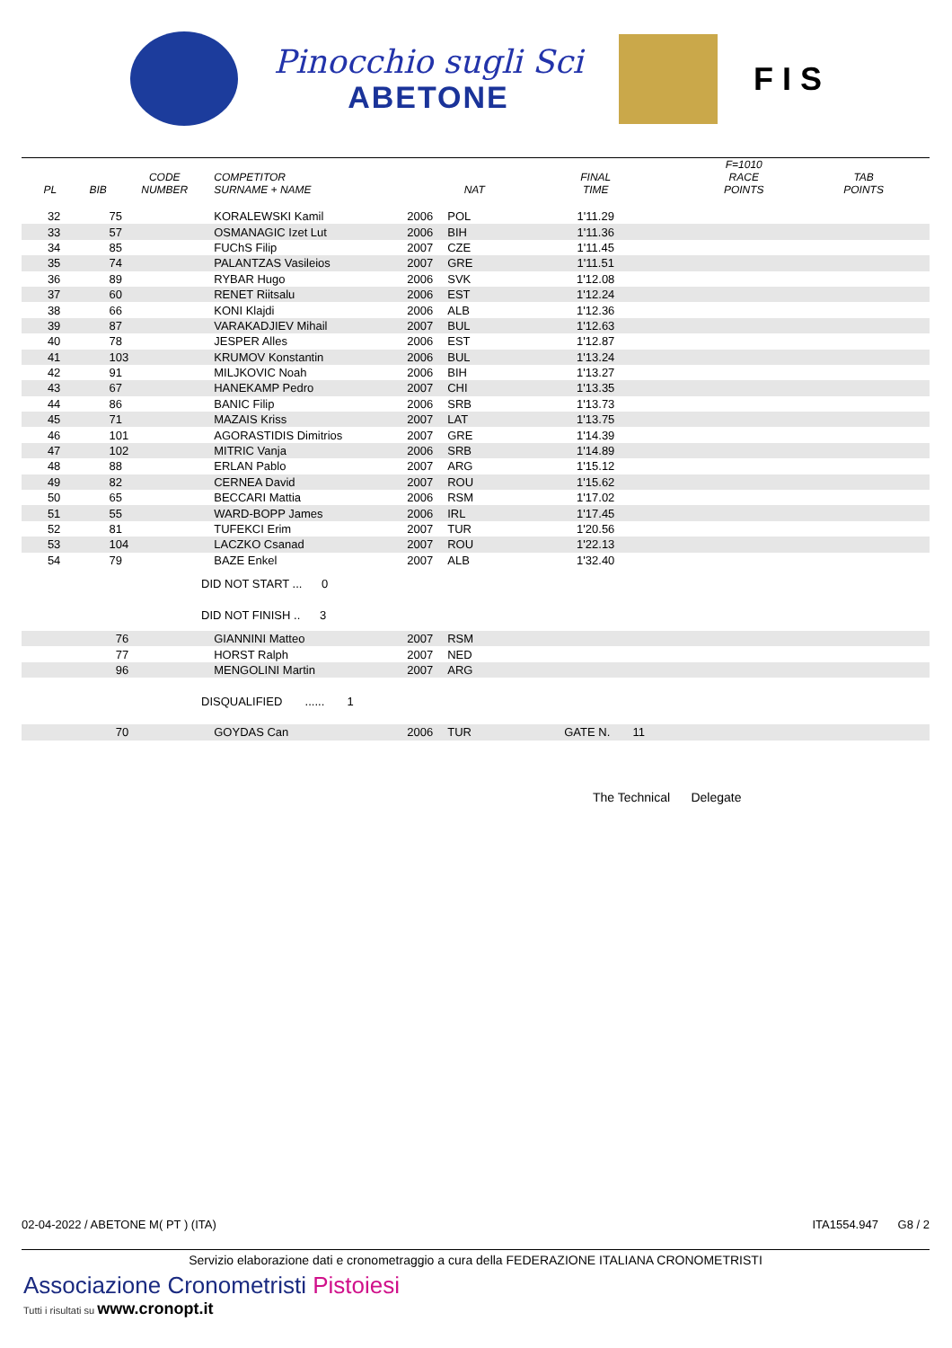Pinocchio sugli Sci
ABETONE
F I S
| PL BIB | CODE NUMBER | COMPETITOR SURNAME + NAME | | NAT | FINAL TIME | F=1010 RACE POINTS | TAB POINTS |
| --- | --- | --- | --- | --- | --- | --- | --- |
| 32 75 | | KORALEWSKI Kamil | 2006 | POL | 1'11.29 | | |
| 33 57 | | OSMANAGIC Izet Lut | 2006 | BIH | 1'11.36 | | |
| 34 85 | | FUChS Filip | 2007 | CZE | 1'11.45 | | |
| 35 74 | | PALANTZAS Vasileios | 2007 | GRE | 1'11.51 | | |
| 36 89 | | RYBAR Hugo | 2006 | SVK | 1'12.08 | | |
| 37 60 | | RENET Riitsalu | 2006 | EST | 1'12.24 | | |
| 38 66 | | KONI Klajdi | 2006 | ALB | 1'12.36 | | |
| 39 87 | | VARAKADJIEV Mihail | 2007 | BUL | 1'12.63 | | |
| 40 78 | | JESPER Alles | 2006 | EST | 1'12.87 | | |
| 41 103 | | KRUMOV Konstantin | 2006 | BUL | 1'13.24 | | |
| 42 91 | | MILJKOVIC Noah | 2006 | BIH | 1'13.27 | | |
| 43 67 | | HANEKAMP Pedro | 2007 | CHI | 1'13.35 | | |
| 44 86 | | BANIC Filip | 2006 | SRB | 1'13.73 | | |
| 45 71 | | MAZAIS Kriss | 2007 | LAT | 1'13.75 | | |
| 46 101 | | AGORASTIDIS Dimitrios | 2007 | GRE | 1'14.39 | | |
| 47 102 | | MITRIC Vanja | 2006 | SRB | 1'14.89 | | |
| 48 88 | | ERLAN Pablo | 2007 | ARG | 1'15.12 | | |
| 49 82 | | CERNEA David | 2007 | ROU | 1'15.62 | | |
| 50 65 | | BECCARI Mattia | 2006 | RSM | 1'17.02 | | |
| 51 55 | | WARD-BOPP James | 2006 | IRL | 1'17.45 | | |
| 52 81 | | TUFEKCI Erim | 2007 | TUR | 1'20.56 | | |
| 53 104 | | LACZKO Csanad | 2007 | ROU | 1'22.13 | | |
| 54 79 | | BAZE Enkel | 2007 | ALB | 1'32.40 | | |
| DID NOT START ... 0 | | | | | | | |
| DID NOT FINISH .. 3 | | | | | | | |
| 76 | | GIANNINI Matteo | 2007 | RSM | | | |
| 77 | | HORST Ralph | 2007 | NED | | | |
| 96 | | MENGOLINI Martin | 2007 | ARG | | | |
| DISQUALIFIED ...... 1 | | | | | | | |
| 70 | | GOYDAS Can | 2006 | TUR | GATE N. 11 | | |
The Technical Delegate
02-04-2022 / ABETONE M( PT ) (ITA) ITA1554.947 G8 / 2
Servizio elaborazione dati e cronometraggio a cura della FEDERAZIONE ITALIANA CRONOMETRISTI
Associazione Cronometristi Pistoiesi
Tutti i risultati su www.cronopt.it